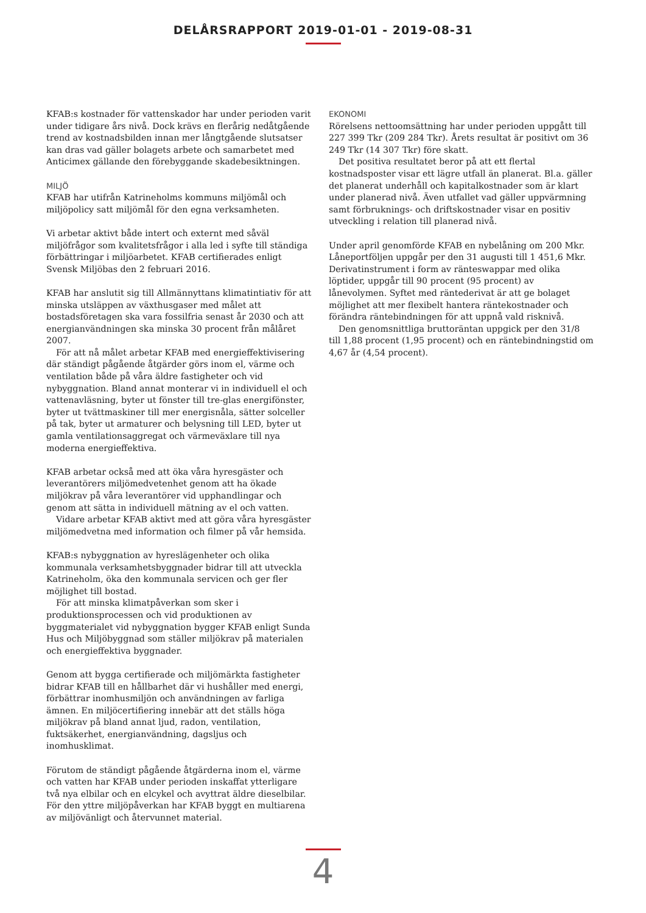DELÅRSRAPPORT 2019-01-01 - 2019-08-31
KFAB:s kostnader för vattenskador har under perioden varit under tidigare års nivå. Dock krävs en flerårig nedåtgående trend av kostnadsbilden innan mer långtgående slutsatser kan dras vad gäller bolagets arbete och samarbetet med Anticimex gällande den förebyggande skadebesiktningen.
MILJÖ
KFAB har utifrån Katrineholms kommuns miljömål och miljöpolicy satt miljömål för den egna verksamheten.
Vi arbetar aktivt både intert och externt med såväl miljöfrågor som kvalitetsfrågor i alla led i syfte till ständiga förbättringar i miljöarbetet. KFAB certifierades enligt Svensk Miljöbas den 2 februari 2016.
KFAB har anslutit sig till Allmännyttans klimatintiativ för att minska utsläppen av växthusgaser med målet att bostadsföretagen ska vara fossilfria senast år 2030 och att energianvändningen ska minska 30 procent från målåret 2007.
För att nå målet arbetar KFAB med energieffektivisering där ständigt pågående åtgärder görs inom el, värme och ventilation både på våra äldre fastigheter och vid nybyggnation. Bland annat monterar vi in individuell el och vattenavläsning, byter ut fönster till tre-glas energifönster, byter ut tvättmaskiner till mer energisnåla, sätter solceller på tak, byter ut armaturer och belysning till LED, byter ut gamla ventilationsaggregat och värmeväxlare till nya moderna energieffektiva.
KFAB arbetar också med att öka våra hyresgäster och leverantörers miljömedvetenhet genom att ha ökade miljökrav på våra leverantörer vid upphandlingar och genom att sätta in individuell mätning av el och vatten.
Vidare arbetar KFAB aktivt med att göra våra hyresgäster miljömedvetna med information och filmer på vår hemsida.
KFAB:s nybyggnation av hyreslägenheter och olika kommunala verksamhetsbyggnader bidrar till att utveckla Katrineholm, öka den kommunala servicen och ger fler möjlighet till bostad.
För att minska klimatpåverkan som sker i produktionsprocessen och vid produktionen av byggmaterialet vid nybyggnation bygger KFAB enligt Sunda Hus och Miljöbyggnad som ställer miljökrav på materialen och energieffektiva byggnader.
Genom att bygga certifierade och miljömärkta fastigheter bidrar KFAB till en hållbarhet där vi hushåller med energi, förbättrar inomhusmiljön och användningen av farliga ämnen. En miljöcertifiering innebär att det ställs höga miljökrav på bland annat ljud, radon, ventilation, fuktsäkerhet, energianvändning, dagsljus och inomhusklimat.
Förutom de ständigt pågående åtgärderna inom el, värme och vatten har KFAB under perioden inskaffat ytterligare två nya elbilar och en elcykel och avyttrat äldre dieselbilar. För den yttre miljöpåverkan har KFAB byggt en multiarena av miljövänligt och återvunnet material.
EKONOMI
Rörelsens nettoomsättning har under perioden uppgått till 227 399 Tkr (209 284 Tkr). Årets resultat är positivt om 36 249 Tkr (14 307 Tkr) före skatt.
Det positiva resultatet beror på att ett flertal kostnadsposter visar ett lägre utfall än planerat. Bl.a. gäller det planerat underhåll och kapitalkostnader som är klart under planerad nivå. Även utfallet vad gäller uppvärmning samt förbruknings- och driftskostnader visar en positiv utveckling i relation till planerad nivå.
Under april genomförde KFAB en nybelåning om 200 Mkr. Låneportföljen uppgår per den 31 augusti till 1 451,6 Mkr. Derivatinstrument i form av ränteswappar med olika löptider, uppgår till 90 procent (95 procent) av lånevolymen. Syftet med räntederivat är att ge bolaget möjlighet att mer flexibelt hantera räntekostnader och förändra räntebindningen för att uppnå vald risknivå.
Den genomsnittliga bruttoräntan uppgick per den 31/8 till 1,88 procent (1,95 procent) och en räntebindningstid om 4,67 år (4,54 procent).
4